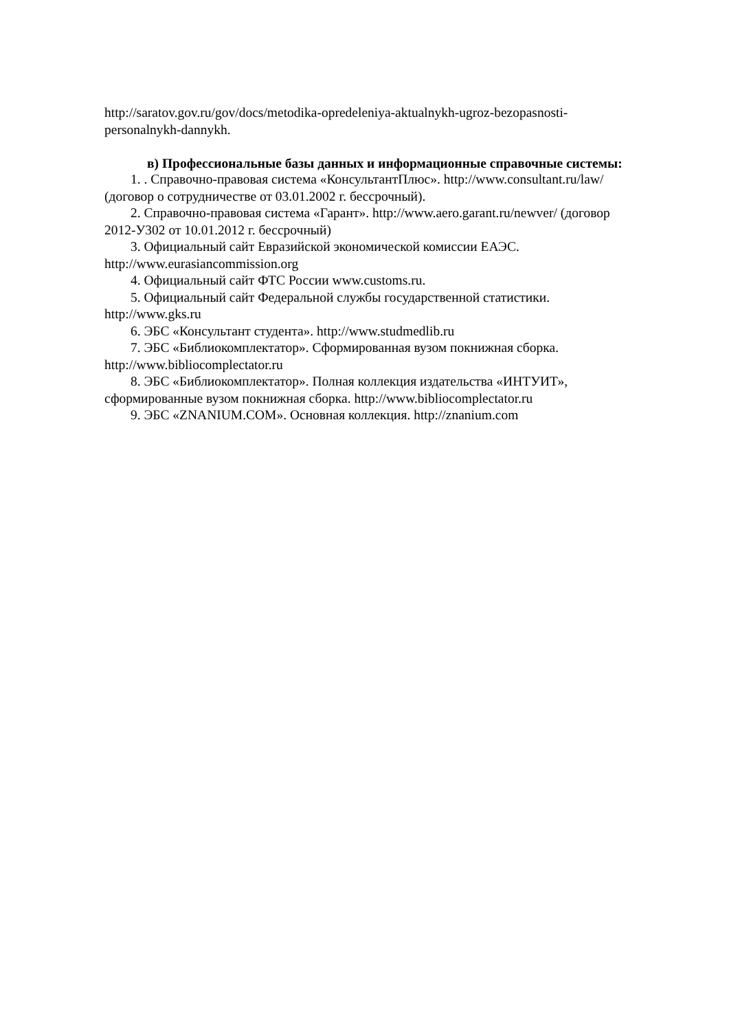http://saratov.gov.ru/gov/docs/metodika-opredeleniya-aktualnykh-ugroz-bezopasnosti-personalnykh-dannykh.
в) Профессиональные базы данных и информационные справочные системы:
1. . Справочно-правовая система «КонсультантПлюс». http://www.consultant.ru/law/ (договор о сотрудничестве от 03.01.2002 г. бессрочный).
2. Справочно-правовая система «Гарант». http://www.aero.garant.ru/newver/ (договор 2012-У302 от 10.01.2012 г. бессрочный)
3. Официальный сайт Евразийской экономической комиссии ЕАЭС. http://www.eurasiancommission.org
4. Официальный сайт ФТС России www.customs.ru.
5. Официальный сайт Федеральной службы государственной статистики. http://www.gks.ru
6. ЭБС «Консультант студента». http://www.studmedlib.ru
7. ЭБС «Библиокомплектатор». Сформированная вузом покнижная сборка. http://www.bibliocomplectator.ru
8. ЭБС «Библиокомплектатор». Полная коллекция издательства «ИНТУИТ», сформированные вузом покнижная сборка. http://www.bibliocomplectator.ru
9. ЭБС «ZNANIUM.COM». Основная коллекция. http://znanium.com